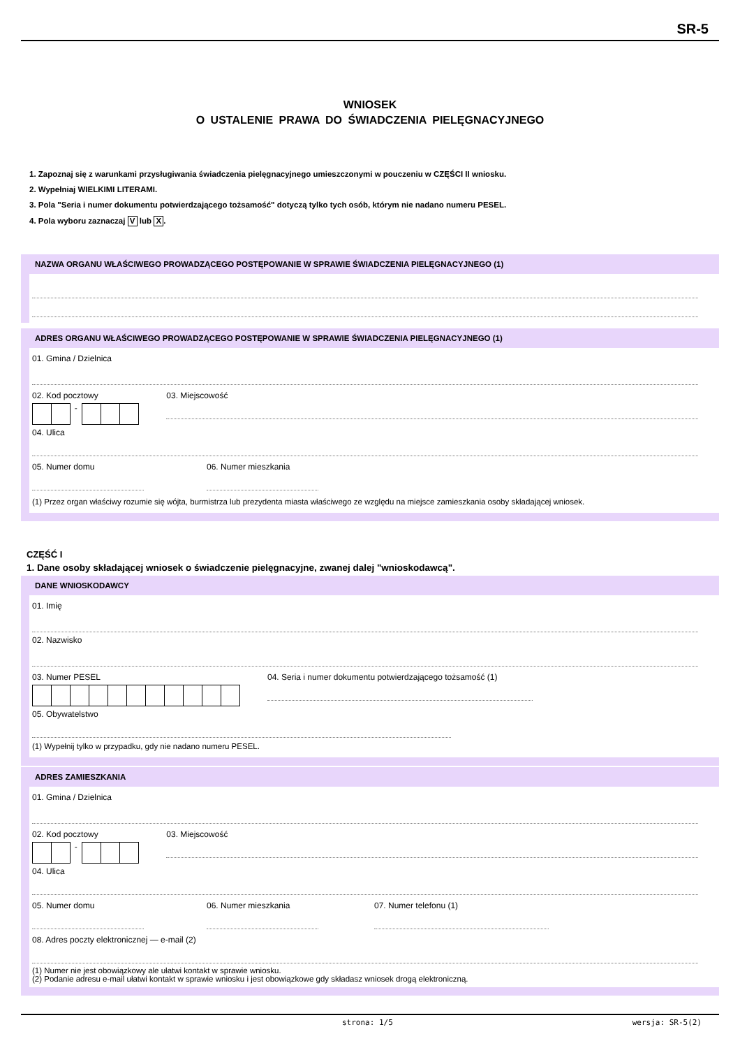SR-5
WNIOSEK
O USTALENIE PRAWA DO ŚWIADCZENIA PIELĘGNACYJNEGO
1. Zapoznaj się z warunkami przysługiwania świadczenia pielęgnacyjnego umieszczonymi w pouczeniu w CZĘŚCI II wniosku.
2. Wypełniaj WIELKIMI LITERAMI.
3. Pola "Seria i numer dokumentu potwierdzającego tożsamość" dotyczą tylko tych osób, którym nie nadano numeru PESEL.
4. Pola wyboru zaznaczaj V lub X.
NAZWA ORGANU WŁAŚCIWEGO PROWADZĄCEGO POSTĘPOWANIE W SPRAWIE ŚWIADCZENIA PIELĘGNACYJNEGO (1)
ADRES ORGANU WŁAŚCIWEGO PROWADZĄCEGO POSTĘPOWANIE W SPRAWIE ŚWIADCZENIA PIELĘGNACYJNEGO (1)
01. Gmina / Dzielnica
02. Kod pocztowy
-
03. Miejscowość
04. Ulica
05. Numer domu 06. Numer mieszkania
(1) Przez organ właściwy rozumie się wójta, burmistrza lub prezydenta miasta właściwego ze względu na miejsce zamieszkania osoby składającej wniosek.
CZĘŚĆ I
1. Dane osoby składającej wniosek o świadczenie pielęgnacyjne, zwanej dalej "wnioskodawcą".
DANE WNIOSKODAWCY
01. Imię
02. Nazwisko
03. Numer PESEL 04. Seria i numer dokumentu potwierdzającego tożsamość (1)
05. Obywatelstwo
(1) Wypełnij tylko w przypadku, gdy nie nadano numeru PESEL.
ADRES ZAMIESZKANIA
01. Gmina / Dzielnica
02. Kod pocztowy
-
03. Miejscowość
04. Ulica
05. Numer domu 06. Numer mieszkania 07. Numer telefonu (1)
08. Adres poczty elektronicznej — e-mail (2)
(1) Numer nie jest obowiązkowy ale ułatwi kontakt w sprawie wniosku.
(2) Podanie adresu e-mail ułatwi kontakt w sprawie wniosku i jest obowiązkowe gdy składasz wniosek drogą elektroniczną.
strona: 1/5 wersja: SR-5(2)